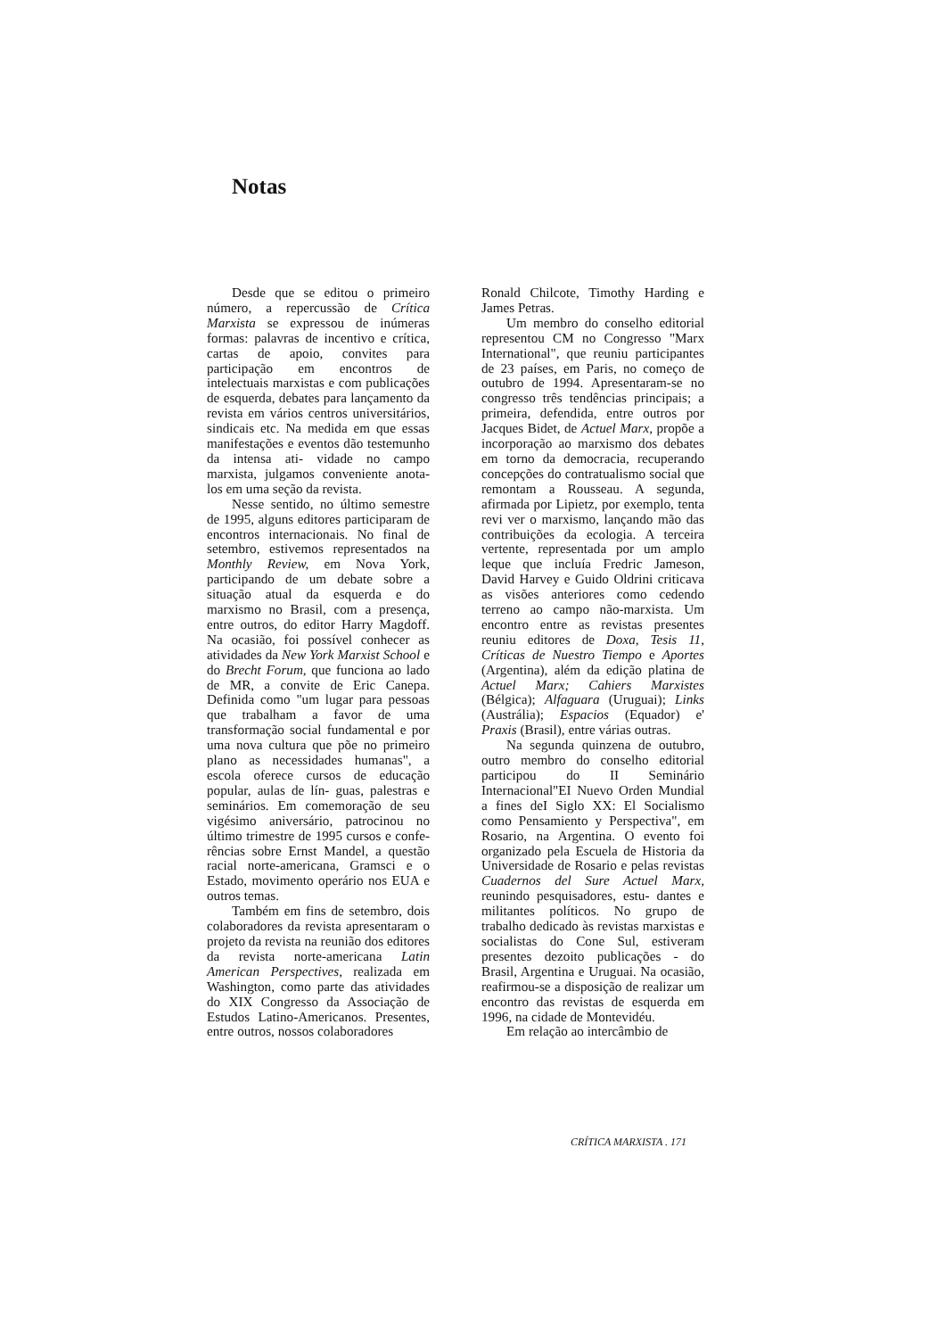Notas
Desde que se editou o primeiro número, a repercussão de Crítica Marxista se expressou de inúmeras formas: palavras de incentivo e crítica, cartas de apoio, convites para participação em encontros de intelectuais marxistas e com publicações de esquerda, debates para lançamento da revista em vários centros universitários, sindicais etc. Na medida em que essas manifestações e eventos dão testemunho da intensa ati- vidade no campo marxista, julgamos conveniente anota-los em uma seção da revista.
Nesse sentido, no último semestre de 1995, alguns editores participaram de encontros internacionais. No final de setembro, estivemos representados na Monthly Review, em Nova York, participando de um debate sobre a situação atual da esquerda e do marxismo no Brasil, com a presença, entre outros, do editor Harry Magdoff. Na ocasião, foi possível conhecer as atividades da New York Marxist School e do Brecht Forum, que funciona ao lado de MR, a convite de Eric Canepa. Definida como "um lugar para pessoas que trabalham a favor de uma transformação social fundamental e por uma nova cultura que põe no primeiro plano as necessidades humanas", a escola oferece cursos de educação popular, aulas de lín- guas, palestras e seminários. Em comemoração de seu vigésimo aniversário, patrocinou no último trimestre de 1995 cursos e confe- rências sobre Ernst Mandel, a questão racial norte-americana, Gramsci e o Estado, movimento operário nos EUA e outros temas.
Também em fins de setembro, dois colaboradores da revista apresentaram o projeto da revista na reunião dos editores da revista norte-americana Latin American Perspectives, realizada em Washington, como parte das atividades do XIX Congresso da Associação de Estudos Latino-Americanos. Presentes, entre outros, nossos colaboradores
Ronald Chilcote, Timothy Harding e James Petras.
Um membro do conselho editorial representou CM no Congresso "Marx International", que reuniu participantes de 23 países, em Paris, no começo de outubro de 1994. Apresentaram-se no congresso três tendências principais; a primeira, defendida, entre outros por Jacques Bidet, de Actuel Marx, propõe a incorporação ao marxismo dos debates em torno da democracia, recuperando concepções do contratualismo social que remontam a Rousseau. A segunda, afirmada por Lipietz, por exemplo, tenta revi ver o marxismo, lançando mão das contribuições da ecologia. A terceira vertente, representada por um amplo leque que incluía Fredric Jameson, David Harvey e Guido Oldrini criticava as visões anteriores como cedendo terreno ao campo não-marxista. Um encontro entre as revistas presentes reuniu editores de Doxa, Tesis 11, Críticas de Nuestro Tiempo e Aportes (Argentina), além da edição platina de Actuel Marx; Cahiers Marxistes (Bélgica); Alfaguara (Uruguai); Links (Austrália); Espacios (Equador) e' Praxis (Brasil), entre várias outras.
Na segunda quinzena de outubro, outro membro do conselho editorial participou do II Seminário Internacional"EI Nuevo Orden Mundial a fines deI Siglo XX: El Socialismo como Pensamiento y Perspectiva", em Rosario, na Argentina. O evento foi organizado pela Escuela de Historia da Universidade de Rosario e pelas revistas Cuadernos del Sure Actuel Marx, reunindo pesquisadores, estu- dantes e militantes políticos. No grupo de trabalho dedicado às revistas marxistas e socialistas do Cone Sul, estiveram presentes dezoito publicações - do Brasil, Argentina e Uruguai. Na ocasião, reafirmou-se a disposição de realizar um encontro das revistas de esquerda em 1996, na cidade de Montevidéu.
Em relação ao intercâmbio de
CRÍTICA MARXISTA . 171